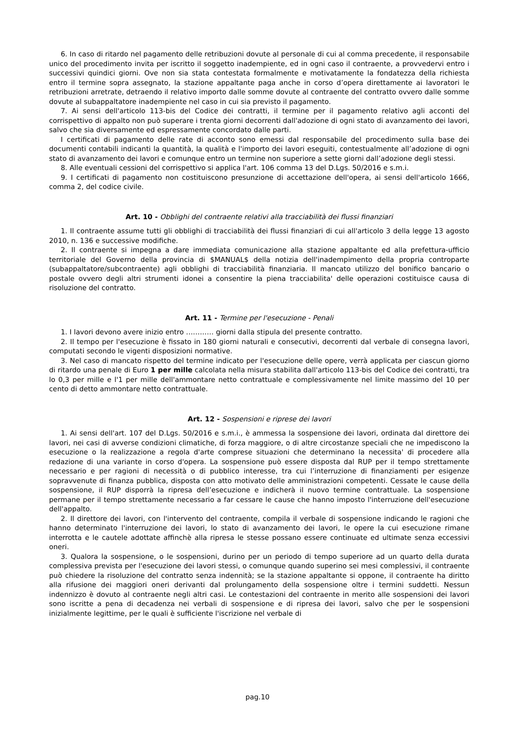6. In caso di ritardo nel pagamento delle retribuzioni dovute al personale di cui al comma precedente, il responsabile unico del procedimento invita per iscritto il soggetto inadempiente, ed in ogni caso il contraente, a provvedervi entro i successivi quindici giorni. Ove non sia stata contestata formalmente e motivatamente la fondatezza della richiesta entro il termine sopra assegnato, la stazione appaltante paga anche in corso d’opera direttamente ai lavoratori le retribuzioni arretrate, detraendo il relativo importo dalle somme dovute al contraente del contratto ovvero dalle somme dovute al subappaltatore inadempiente nel caso in cui sia previsto il pagamento.
7. Ai sensi dell'articolo 113-bis del Codice dei contratti, il termine per il pagamento relativo agli acconti del corrispettivo di appalto non può superare i trenta giorni decorrenti dall'adozione di ogni stato di avanzamento dei lavori, salvo che sia diversamente ed espressamente concordato dalle parti.
I certificati di pagamento delle rate di acconto sono emessi dal responsabile del procedimento sulla base dei documenti contabili indicanti la quantità, la qualità e l'importo dei lavori eseguiti, contestualmente all’adozione di ogni stato di avanzamento dei lavori e comunque entro un termine non superiore a sette giorni dall’adozione degli stessi.
8. Alle eventuali cessioni del corrispettivo si applica l'art. 106 comma 13 del D.Lgs. 50/2016 e s.m.i.
9. I certificati di pagamento non costituiscono presunzione di accettazione dell'opera, ai sensi dell'articolo 1666, comma 2, del codice civile.
Art. 10 - Obblighi del contraente relativi alla tracciabilità dei flussi finanziari
1. Il contraente assume tutti gli obblighi di tracciabilità dei flussi finanziari di cui all'articolo 3 della legge 13 agosto 2010, n. 136 e successive modifiche.
2. Il contraente si impegna a dare immediata comunicazione alla stazione appaltante ed alla prefettura-ufficio territoriale del Governo della provincia di $MANUAL$ della notizia dell'inadempimento della propria controparte (subappaltatore/subcontraente) agli obblighi di tracciabilità finanziaria. Il mancato utilizzo del bonifico bancario o postale ovvero degli altri strumenti idonei a consentire la piena tracciabilita' delle operazioni costituisce causa di risoluzione del contratto.
Art. 11 - Termine per l'esecuzione - Penali
1. I lavori devono avere inizio entro ………… giorni dalla stipula del presente contratto.
2. Il tempo per l'esecuzione è fissato in 180 giorni naturali e consecutivi, decorrenti dal verbale di consegna lavori, computati secondo le vigenti disposizioni normative.
3. Nel caso di mancato rispetto del termine indicato per l'esecuzione delle opere, verrà applicata per ciascun giorno di ritardo una penale di Euro 1 per mille calcolata nella misura stabilita dall'articolo 113-bis del Codice dei contratti, tra lo 0,3 per mille e l'1 per mille dell'ammontare netto contrattuale e complessivamente nel limite massimo del 10 per cento di detto ammontare netto contrattuale.
Art. 12 - Sospensioni e riprese dei lavori
1. Ai sensi dell'art. 107 del D.Lgs. 50/2016 e s.m.i., è ammessa la sospensione dei lavori, ordinata dal direttore dei lavori, nei casi di avverse condizioni climatiche, di forza maggiore, o di altre circostanze speciali che ne impediscono la esecuzione o la realizzazione a regola d'arte comprese situazioni che determinano la necessita' di procedere alla redazione di una variante in corso d'opera. La sospensione può essere disposta dal RUP per il tempo strettamente necessario e per ragioni di necessità o di pubblico interesse, tra cui l’interruzione di finanziamenti per esigenze sopravvenute di finanza pubblica, disposta con atto motivato delle amministrazioni competenti. Cessate le cause della sospensione, il RUP disporrà la ripresa dell’esecuzione e indicherà il nuovo termine contrattuale. La sospensione permane per il tempo strettamente necessario a far cessare le cause che hanno imposto l'interruzione dell'esecuzione dell'appalto.
2. Il direttore dei lavori, con l'intervento del contraente, compila il verbale di sospensione indicando le ragioni che hanno determinato l'interruzione dei lavori, lo stato di avanzamento dei lavori, le opere la cui esecuzione rimane interrotta e le cautele adottate affinchè alla ripresa le stesse possano essere continuate ed ultimate senza eccessivi oneri.
3. Qualora la sospensione, o le sospensioni, durino per un periodo di tempo superiore ad un quarto della durata complessiva prevista per l'esecuzione dei lavori stessi, o comunque quando superino sei mesi complessivi, il contraente può chiedere la risoluzione del contratto senza indennità; se la stazione appaltante si oppone, il contraente ha diritto alla rifusione dei maggiori oneri derivanti dal prolungamento della sospensione oltre i termini suddetti. Nessun indennizzo è dovuto al contraente negli altri casi. Le contestazioni del contraente in merito alle sospensioni dei lavori sono iscritte a pena di decadenza nei verbali di sospensione e di ripresa dei lavori, salvo che per le sospensioni inizialmente legittime, per le quali è sufficiente l'iscrizione nel verbale di
pag.10